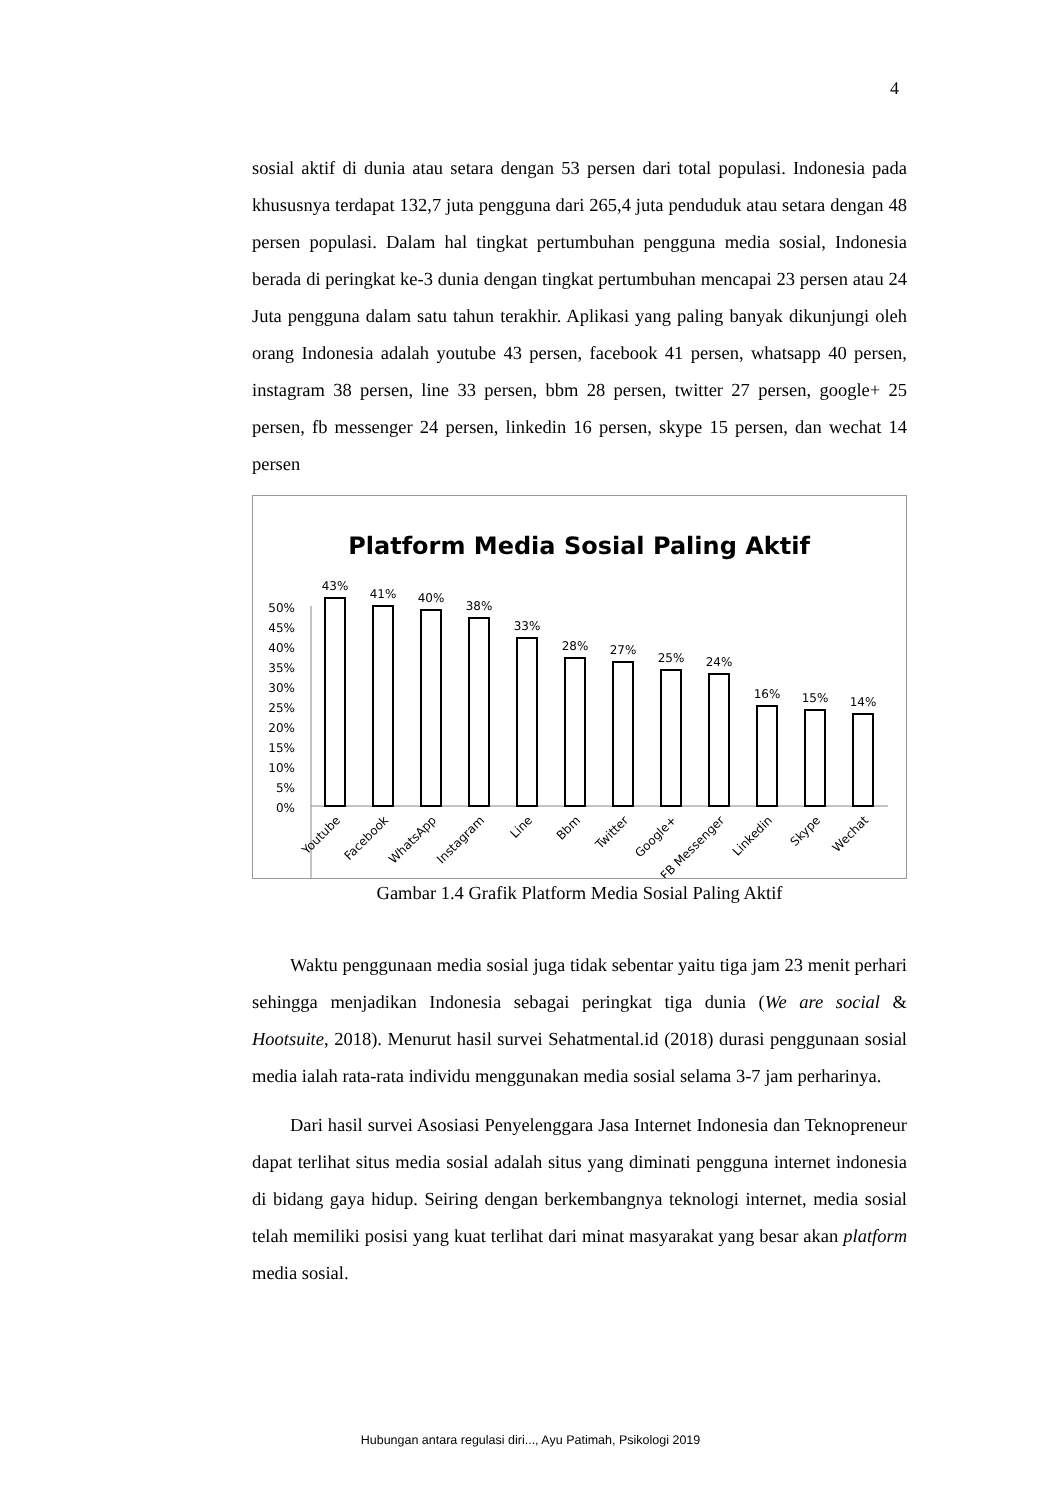4
sosial aktif di dunia atau setara dengan 53 persen dari total populasi. Indonesia pada khususnya terdapat 132,7 juta pengguna dari 265,4 juta penduduk atau setara dengan 48 persen populasi. Dalam hal tingkat pertumbuhan pengguna media sosial, Indonesia berada di peringkat ke-3 dunia dengan tingkat pertumbuhan mencapai 23 persen atau 24 Juta pengguna dalam satu tahun terakhir. Aplikasi yang paling banyak dikunjungi oleh orang Indonesia adalah youtube 43 persen, facebook 41 persen, whatsapp 40 persen, instagram 38 persen, line 33 persen, bbm 28 persen, twitter 27 persen, google+ 25 persen, fb messenger 24 persen, linkedin 16 persen, skype 15 persen, dan wechat 14 persen
Platform Media Sosial Paling Aktif
50%
45%
40%
35%
30%
25%
20%
15%
10%
5%
0%
43%
41%
40%
38%
33%
28%
27%
25%
24%
16%
15%
14%
Youtube
Facebook
WhatsApp
Instagram
Line
Bbm
Twitter
Google+
FB Messenger
Linkedin
Skype
Wechat
Gambar 1.4 Grafik Platform Media Sosial Paling Aktif
Waktu penggunaan media sosial juga tidak sebentar yaitu tiga jam 23 menit perhari sehingga menjadikan Indonesia sebagai peringkat tiga dunia (We are social & Hootsuite, 2018). Menurut hasil survei Sehatmental.id (2018) durasi penggunaan sosial media ialah rata-rata individu menggunakan media sosial selama 3-7 jam perharinya.
Dari hasil survei Asosiasi Penyelenggara Jasa Internet Indonesia dan Teknopreneur dapat terlihat situs media sosial adalah situs yang diminati pengguna internet indonesia di bidang gaya hidup. Seiring dengan berkembangnya teknologi internet, media sosial telah memiliki posisi yang kuat terlihat dari minat masyarakat yang besar akan platform media sosial.
Hubungan antara regulasi diri..., Ayu Patimah, Psikologi 2019